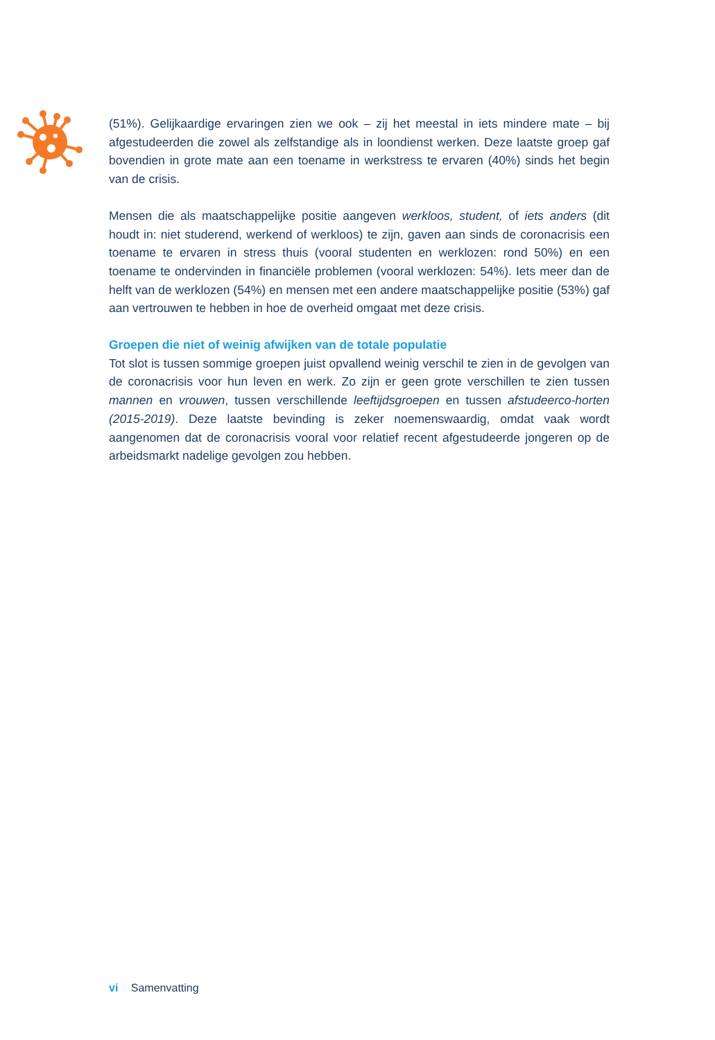(51%). Gelijkaardige ervaringen zien we ook – zij het meestal in iets mindere mate – bij afgestudeerden die zowel als zelfstandige als in loondienst werken. Deze laatste groep gaf bovendien in grote mate aan een toename in werkstress te ervaren (40%) sinds het begin van de crisis.
Mensen die als maatschappelijke positie aangeven werkloos, student, of iets anders (dit houdt in: niet studerend, werkend of werkloos) te zijn, gaven aan sinds de coronacrisis een toename te ervaren in stress thuis (vooral studenten en werklozen: rond 50%) en een toename te ondervinden in financiële problemen (vooral werklozen: 54%). Iets meer dan de helft van de werklozen (54%) en mensen met een andere maatschappelijke positie (53%) gaf aan vertrouwen te hebben in hoe de overheid omgaat met deze crisis.
Groepen die niet of weinig afwijken van de totale populatie
Tot slot is tussen sommige groepen juist opvallend weinig verschil te zien in de gevolgen van de coronacrisis voor hun leven en werk. Zo zijn er geen grote verschillen te zien tussen mannen en vrouwen, tussen verschillende leeftijdsgroepen en tussen afstudeerco-horten (2015-2019). Deze laatste bevinding is zeker noemenswaardig, omdat vaak wordt aangenomen dat de coronacrisis vooral voor relatief recent afgestudeerde jongeren op de arbeidsmarkt nadelige gevolgen zou hebben.
vi Samenvatting